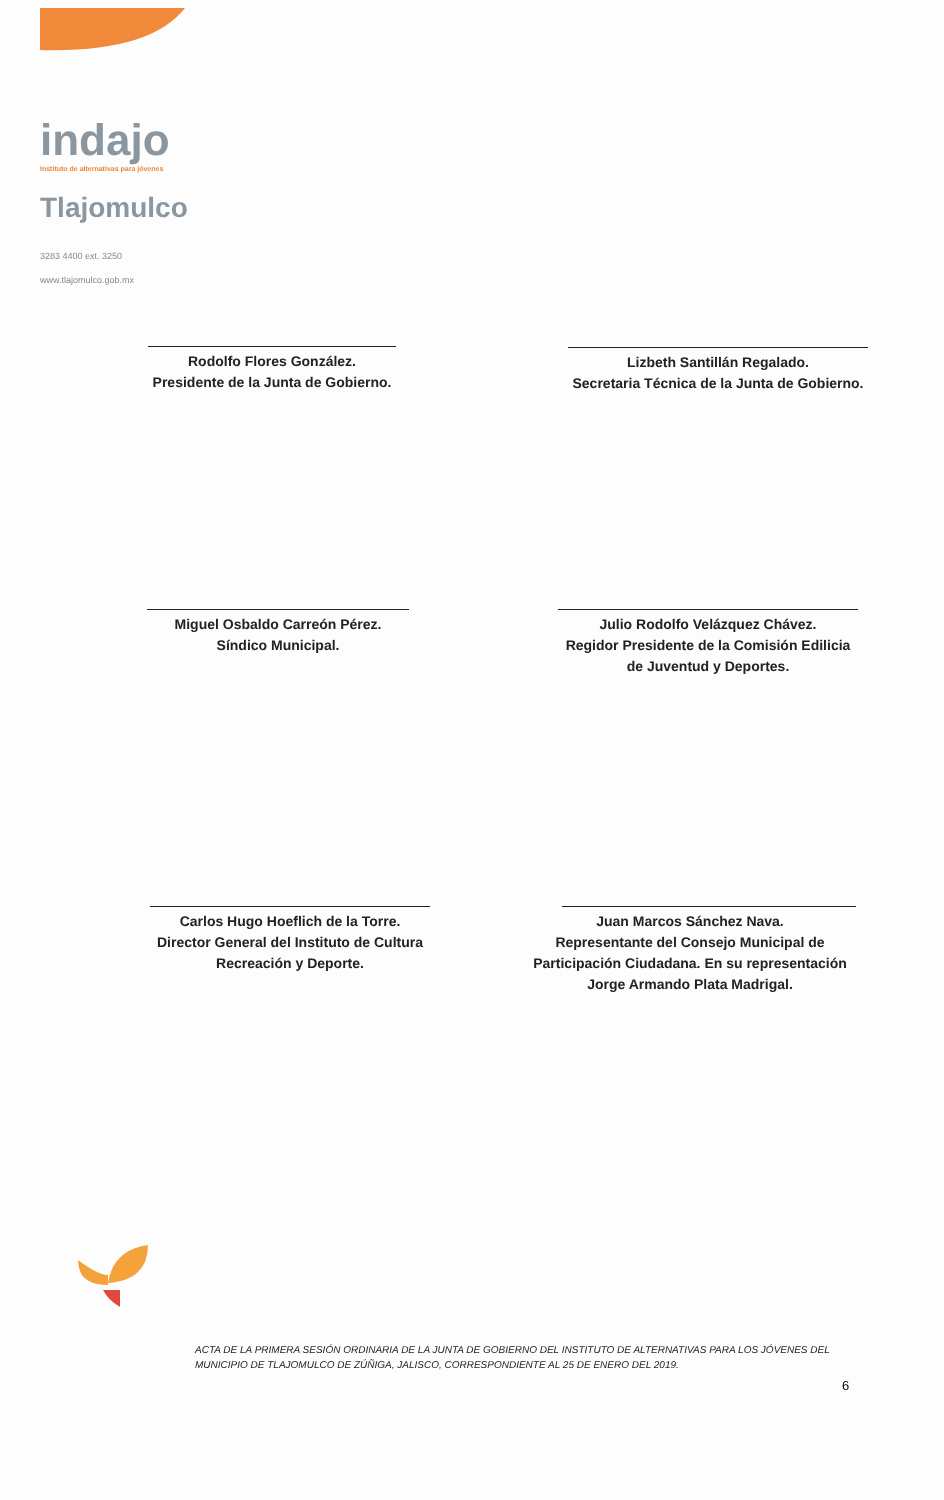indajo
Instituto de alternativas para jóvenes
Tlajomulco
3283 4400 ext. 3250
www.tlajomulco.gob.mx
Rodolfo Flores González.
Presidente de la Junta de Gobierno.
Lizbeth Santillán Regalado.
Secretaria Técnica de la Junta de Gobierno.
Miguel Osbaldo Carreón Pérez.
Síndico Municipal.
Julio Rodolfo Velázquez Chávez.
Regidor Presidente de la Comisión Edilicia
de Juventud y Deportes.
Carlos Hugo Hoeflich de la Torre.
Director General del Instituto de Cultura
Recreación y Deporte.
Juan Marcos Sánchez Nava.
Representante del Consejo Municipal de
Participación Ciudadana. En su representación
Jorge Armando Plata Madrigal.
ACTA DE LA PRIMERA SESIÓN ORDINARIA DE LA JUNTA DE GOBIERNO DEL INSTITUTO DE ALTERNATIVAS PARA LOS JÓVENES DEL MUNICIPIO DE TLAJOMULCO DE ZÚÑIGA, JALISCO, CORRESPONDIENTE AL 25 DE ENERO DEL 2019.
6